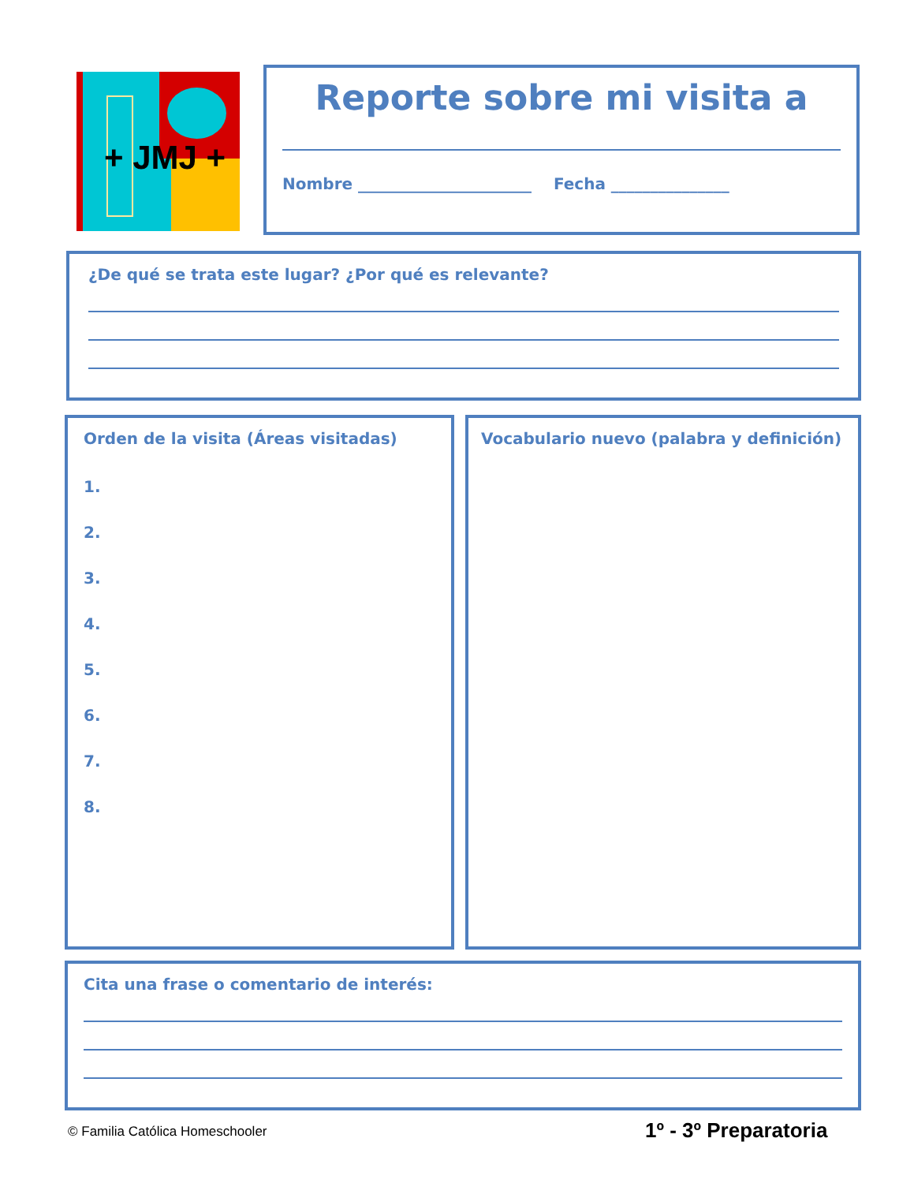+ JMJ +
Reporte sobre mi visita a
Nombre ______________________ Fecha _______________
¿De qué se trata este lugar? ¿Por qué es relevante?
Orden de la visita (Áreas visitadas)
1.
2.
3.
4.
5.
6.
7.
8.
Vocabulario nuevo (palabra y definición)
Cita una frase o comentario de interés:
© Familia Católica Homeschooler
1º - 3º Preparatoria